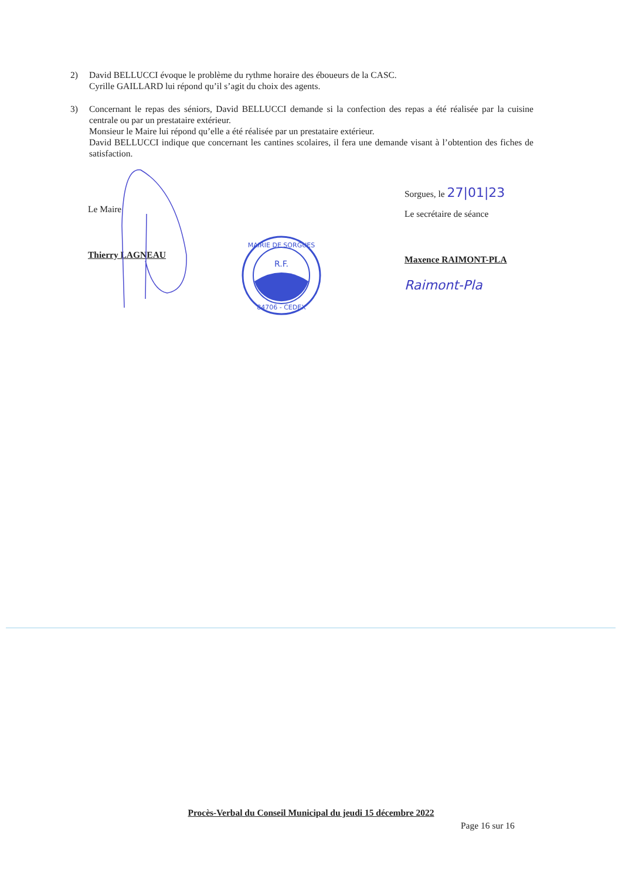2) David BELLUCCI évoque le problème du rythme horaire des éboueurs de la CASC.
Cyrille GAILLARD lui répond qu’il s’agit du choix des agents.
3) Concernant le repas des séniors, David BELLUCCI demande si la confection des repas a été réalisée par la cuisine centrale ou par un prestataire extérieur.
Monsieur le Maire lui répond qu’elle a été réalisée par un prestataire extérieur.
David BELLUCCI indique que concernant les cantines scolaires, il fera une demande visant à l’obtention des fiches de satisfaction.
Le Maire
Thierry LAGNEAU
Sorgues, le 27|01|23
Le secrétaire de séance
Maxence RAIMONT-PLA
Raimont-Pla
R.F.
MAIRIE DE SORGUES
84706 - CEDEX
Procès-Verbal du Conseil Municipal du jeudi 15 décembre 2022
Page 16 sur 16